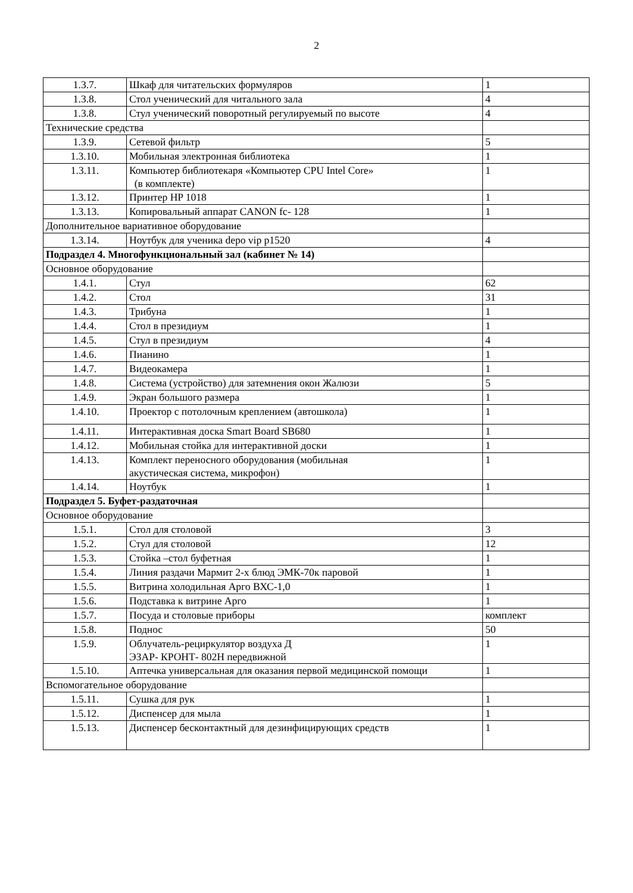2
| 1.3.7. | Шкаф для читательских формуляров | 1 |
| 1.3.8. | Стол ученический для читального зала | 4 |
| 1.3.8. | Стул ученический поворотный регулируемый по высоте | 4 |
| Технические средства | | |
| 1.3.9. | Сетевой фильтр | 5 |
| 1.3.10. | Мобильная электронная библиотека | 1 |
| 1.3.11. | Компьютер библиотекаря «Компьютер CPU Intel Core» (в комплекте) | 1 |
| 1.3.12. | Принтер HP 1018 | 1 |
| 1.3.13. | Копировальный аппарат CANON fc- 128 | 1 |
| Дополнительное вариативное оборудование | | |
| 1.3.14. | Ноутбук для ученика depo vip p1520 | 4 |
| Подраздел 4. Многофункциональный зал (кабинет № 14) | | |
| Основное оборудование | | |
| 1.4.1. | Стул | 62 |
| 1.4.2. | Стол | 31 |
| 1.4.3. | Трибуна | 1 |
| 1.4.4. | Стол в президиум | 1 |
| 1.4.5. | Стул в президиум | 4 |
| 1.4.6. | Пианино | 1 |
| 1.4.7. | Видеокамера | 1 |
| 1.4.8. | Система (устройство) для затемнения окон Жалюзи | 5 |
| 1.4.9. | Экран большого размера | 1 |
| 1.4.10. | Проектор с потолочным креплением (автошкола) | 1 |
| 1.4.11. | Интерактивная доска Smart Board SB680 | 1 |
| 1.4.12. | Мобильная стойка для интерактивной доски | 1 |
| 1.4.13. | Комплект переносного оборудования (мобильная акустическая система, микрофон) | 1 |
| 1.4.14. | Ноутбук | 1 |
| Подраздел 5. Буфет-раздаточная | | |
| Основное оборудование | | |
| 1.5.1. | Стол для столовой | 3 |
| 1.5.2. | Стул для столовой | 12 |
| 1.5.3. | Стойка –стол буфетная | 1 |
| 1.5.4. | Линия раздачи Мармит 2-х блюд ЭМК-70к паровой | 1 |
| 1.5.5. | Витрина холодильная Арго ВХС-1,0 | 1 |
| 1.5.6. | Подставка к витрине Арго | 1 |
| 1.5.7. | Посуда и столовые приборы | комплект |
| 1.5.8. | Поднос | 50 |
| 1.5.9. | Облучатель-рециркулятор воздуха Д ЭЗАР- КРОНТ- 802Н передвижной | 1 |
| 1.5.10. | Аптечка универсальная для оказания первой медицинской помощи | 1 |
| Вспомогательное оборудование | | |
| 1.5.11. | Сушка для рук | 1 |
| 1.5.12. | Диспенсер для мыла | 1 |
| 1.5.13. | Диспенсер бесконтактный для дезинфицирующих средств | 1 |